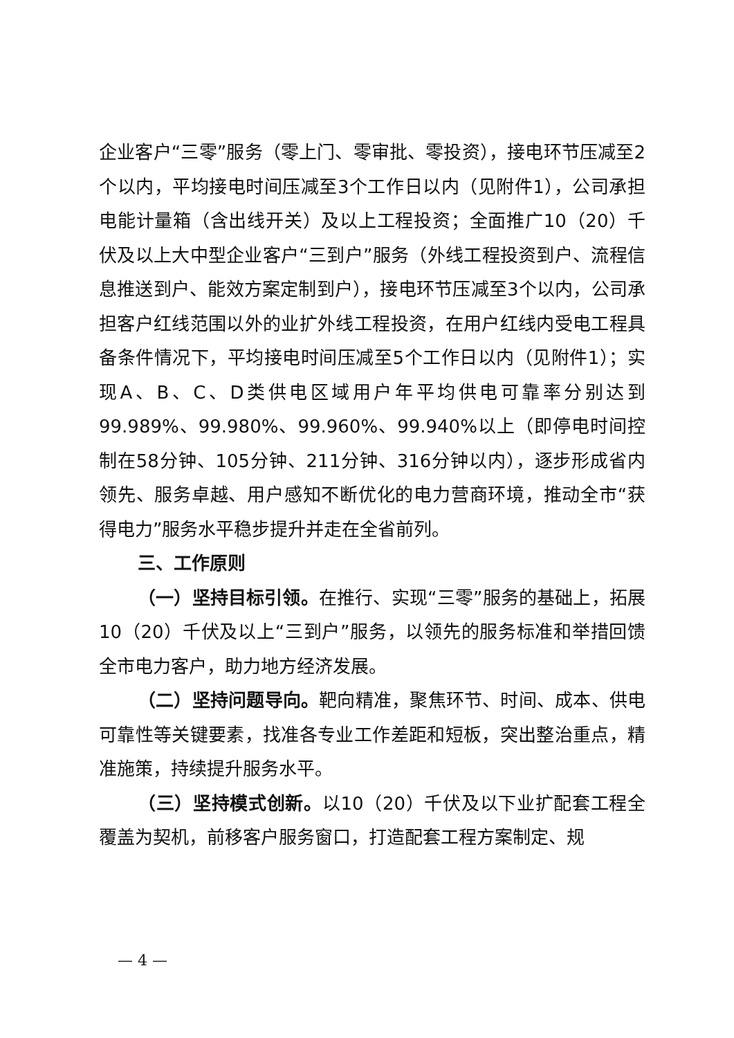企业客户“三零”服务（零上门、零审批、零投资），接电环节压减至2个以内，平均接电时间压减至3个工作日以内（见附件1），公司承担电能计量箱（含出线开关）及以上工程投资；全面推广10（20）千伏及以上大中型企业客户“三到户”服务（外线工程投资到户、流程信息推送到户、能效方案定制到户），接电环节压减至3个以内，公司承担客户红线范围以外的业扩外线工程投资，在用户红线内受电工程具备条件情况下，平均接电时间压减至5个工作日以内（见附件1）；实现A、B、C、D类供电区域用户年平均供电可靠率分别达到99.989%、99.980%、99.960%、99.940%以上（即停电时间控制在58分钟、105分钟、211分钟、316分钟以内），逐步形成省内领先、服务卓越、用户感知不断优化的电力营商环境，推动全市“获得电力”服务水平稳步提升并走在全省前列。
三、工作原则
（一）坚持目标引领。在推行、实现“三零”服务的基础上，拓展10（20）千伏及以上“三到户”服务，以领先的服务标准和举措回馈全市电力客户，助力地方经济发展。
（二）坚持问题导向。靶向精准，聚焦环节、时间、成本、供电可靠性等关键要素，找准各专业工作差距和短板，突出整治重点，精准施策，持续提升服务水平。
（三）坚持模式创新。以10（20）千伏及以下业扩配套工程全覆盖为契机，前移客户服务窗口，打造配套工程方案制定、规
— 4 —